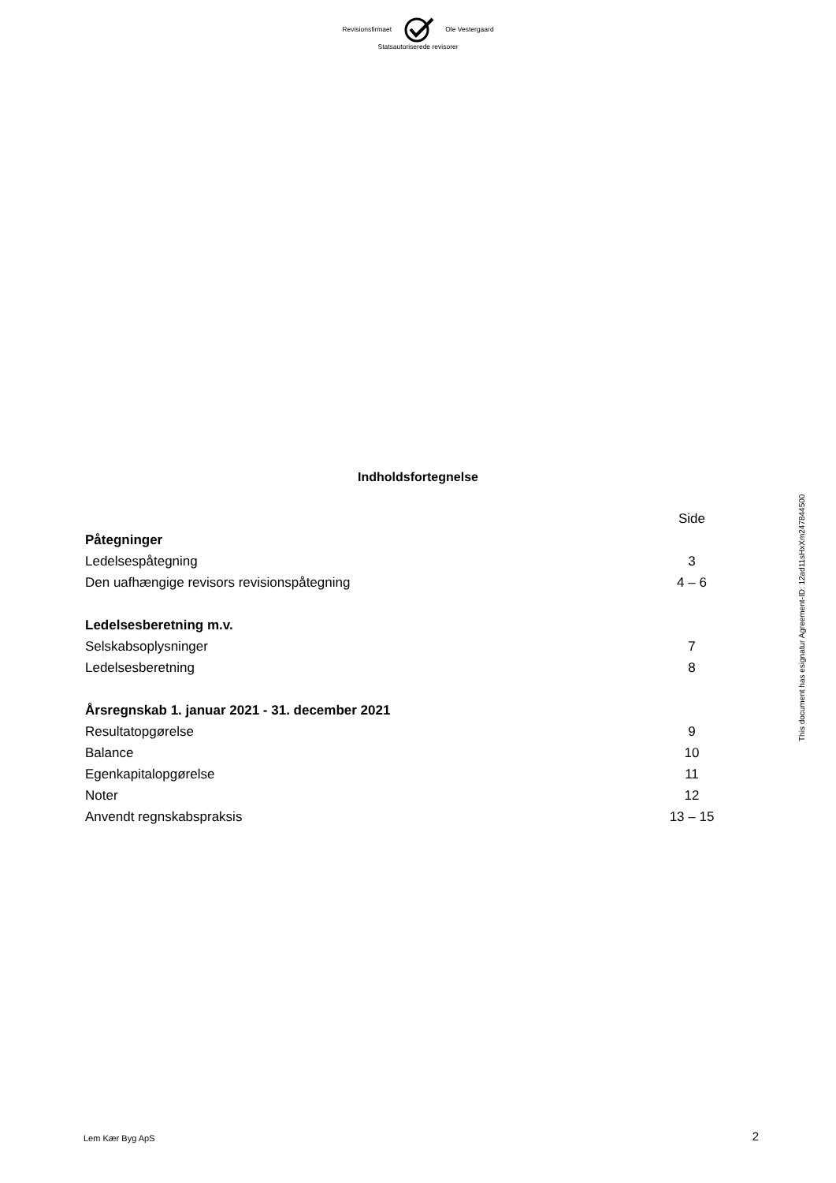Revisionsfirmaet Ole Vestergaard
Statsautoriserede revisorer
This document has esignatur Agreement-ID: 12ad11sHxXm247844500
Indholdsfortegnelse
| | Side |
| Påtegninger | |
| Ledelsespåtegning | 3 |
| Den uafhængige revisors revisionspåtegning | 4 – 6 |
| Ledelsesberetning m.v. | |
| Selskabsoplysninger | 7 |
| Ledelsesberetning | 8 |
| Årsregnskab 1. januar 2021 - 31. december 2021 | |
| Resultatopgørelse | 9 |
| Balance | 10 |
| Egenkapitalopgørelse | 11 |
| Noter | 12 |
| Anvendt regnskabspraksis | 13 – 15 |
Lem Kær Byg ApS 2